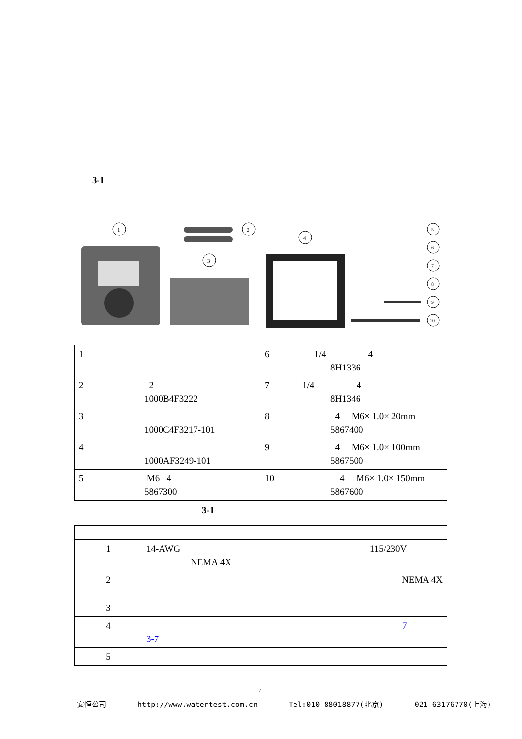3-1
1
2
3
4
5
6
7
8
9
10
| 1 | 6 1/4 4 8H1336 |
| 2 2 1000B4F3222 | 7 1/4 4 8H1346 |
| 3 1000C4F3217-101 | 8 4 M6× 1.0× 20mm 5867400 |
| 4 1000AF3249-101 | 9 4 M6× 1.0× 100mm 5867500 |
| 5 M6 4 5867300 | 10 4 M6× 1.0× 150mm 5867600 |
3-1
| 1 | 14-AWG 115/230V NEMA 4X |
| 2 | NEMA 4X |
| 3 | |
| 4 | 7 3-7 |
| 5 | |
4
安恒公司 http://www.watertest.com.cn Tel:010-88018877(北京) 021-63176770(上海)